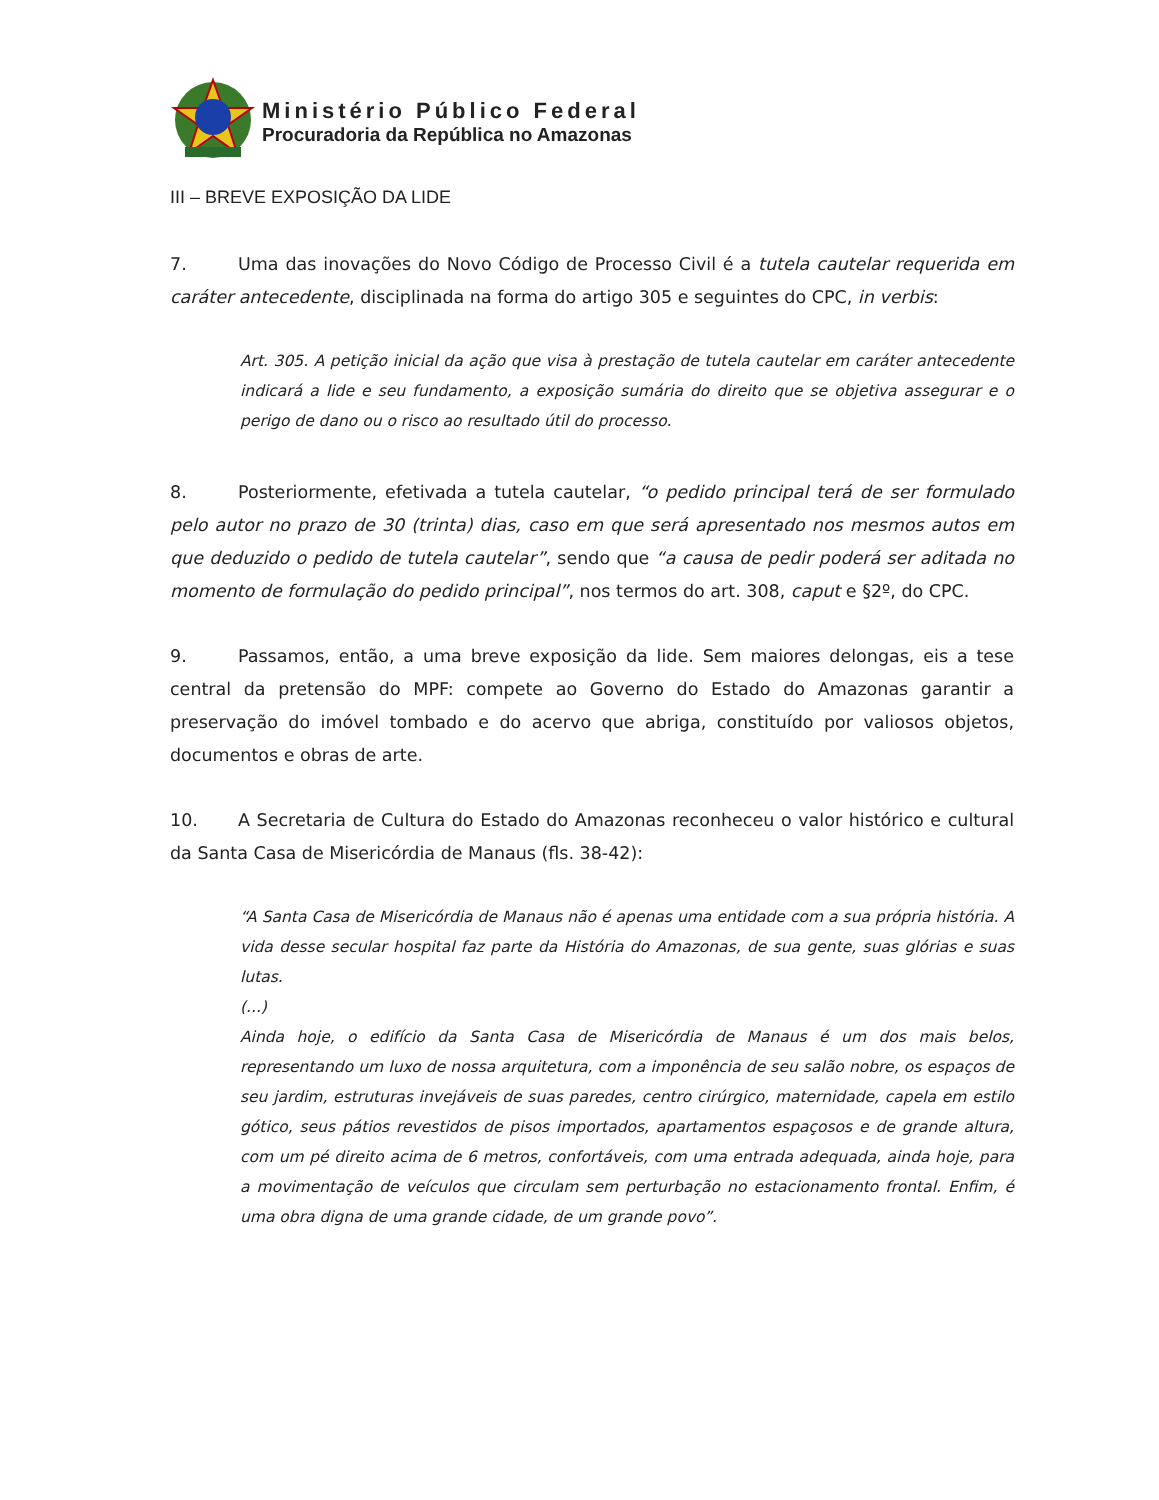Ministério Público Federal
Procuradoria da República no Amazonas
III – BREVE EXPOSIÇÃO DA LIDE
7. Uma das inovações do Novo Código de Processo Civil é a tutela cautelar requerida em caráter antecedente, disciplinada na forma do artigo 305 e seguintes do CPC, in verbis:
Art. 305. A petição inicial da ação que visa à prestação de tutela cautelar em caráter antecedente indicará a lide e seu fundamento, a exposição sumária do direito que se objetiva assegurar e o perigo de dano ou o risco ao resultado útil do processo.
8. Posteriormente, efetivada a tutela cautelar, “o pedido principal terá de ser formulado pelo autor no prazo de 30 (trinta) dias, caso em que será apresentado nos mesmos autos em que deduzido o pedido de tutela cautelar”, sendo que “a causa de pedir poderá ser aditada no momento de formulação do pedido principal”, nos termos do art. 308, caput e §2º, do CPC.
9. Passamos, então, a uma breve exposição da lide. Sem maiores delongas, eis a tese central da pretensão do MPF: compete ao Governo do Estado do Amazonas garantir a preservação do imóvel tombado e do acervo que abriga, constituído por valiosos objetos, documentos e obras de arte.
10. A Secretaria de Cultura do Estado do Amazonas reconheceu o valor histórico e cultural da Santa Casa de Misericórdia de Manaus (fls. 38-42):
“A Santa Casa de Misericórdia de Manaus não é apenas uma entidade com a sua própria história. A vida desse secular hospital faz parte da História do Amazonas, de sua gente, suas glórias e suas lutas.
(...)
Ainda hoje, o edifício da Santa Casa de Misericórdia de Manaus é um dos mais belos, representando um luxo de nossa arquitetura, com a imponência de seu salão nobre, os espaços de seu jardim, estruturas invejáveis de suas paredes, centro cirúrgico, maternidade, capela em estilo gótico, seus pátios revestidos de pisos importados, apartamentos espaçosos e de grande altura, com um pé direito acima de 6 metros, confortáveis, com uma entrada adequada, ainda hoje, para a movimentação de veículos que circulam sem perturbação no estacionamento frontal. Enfim, é uma obra digna de uma grande cidade, de um grande povo”.